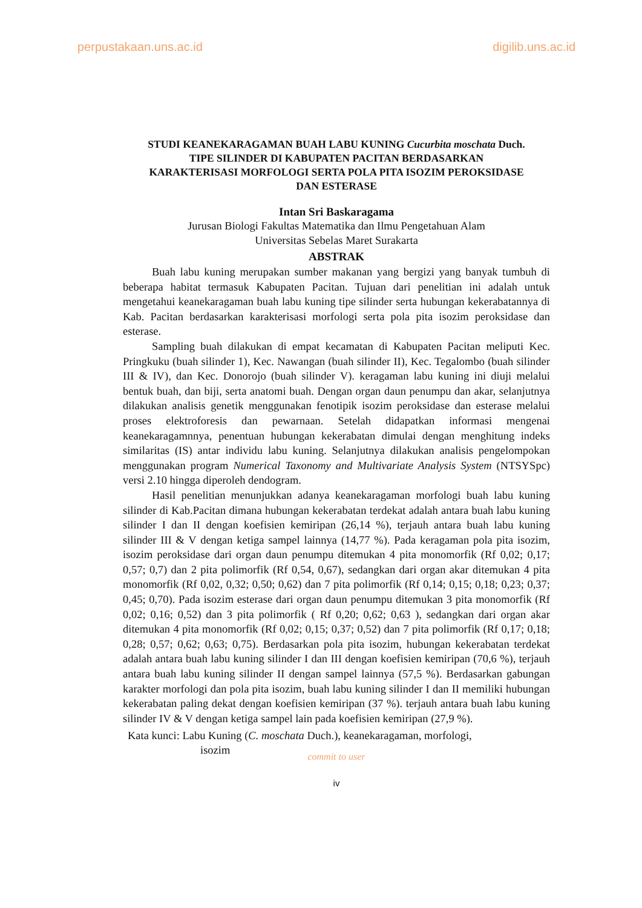perpustakaan.uns.ac.id digilib.uns.ac.id
STUDI KEANEKARAGAMAN BUAH LABU KUNING Cucurbita moschata Duch.
TIPE SILINDER DI KABUPATEN PACITAN BERDASARKAN
KARAKTERISASI MORFOLOGI SERTA POLA PITA ISOZIM PEROKSIDASE
DAN ESTERASE
Intan Sri Baskaragama
Jurusan Biologi Fakultas Matematika dan Ilmu Pengetahuan Alam
Universitas Sebelas Maret Surakarta
ABSTRAK
Buah labu kuning merupakan sumber makanan yang bergizi yang banyak tumbuh di beberapa habitat termasuk Kabupaten Pacitan. Tujuan dari penelitian ini adalah untuk mengetahui keanekaragaman buah labu kuning tipe silinder serta hubungan kekerabatannya di Kab. Pacitan berdasarkan karakterisasi morfologi serta pola pita isozim peroksidase dan esterase.
Sampling buah dilakukan di empat kecamatan di Kabupaten Pacitan meliputi Kec. Pringkuku (buah silinder 1), Kec. Nawangan (buah silinder II), Kec. Tegalombo (buah silinder III & IV), dan Kec. Donorojo (buah silinder V). keragaman labu kuning ini diuji melalui bentuk buah, dan biji, serta anatomi buah. Dengan organ daun penumpu dan akar, selanjutnya dilakukan analisis genetik menggunakan fenotipik isozim peroksidase dan esterase melalui proses elektroforesis dan pewarnaan. Setelah didapatkan informasi mengenai keanekaragamnnya, penentuan hubungan kekerabatan dimulai dengan menghitung indeks similaritas (IS) antar individu labu kuning. Selanjutnya dilakukan analisis pengelompokan menggunakan program Numerical Taxonomy and Multivariate Analysis System (NTSYSpc) versi 2.10 hingga diperoleh dendogram.
Hasil penelitian menunjukkan adanya keanekaragaman morfologi buah labu kuning silinder di Kab.Pacitan dimana hubungan kekerabatan terdekat adalah antara buah labu kuning silinder I dan II dengan koefisien kemiripan (26,14 %), terjauh antara buah labu kuning silinder III & V dengan ketiga sampel lainnya (14,77 %). Pada keragaman pola pita isozim, isozim peroksidase dari organ daun penumpu ditemukan 4 pita monomorfik (Rf 0,02; 0,17; 0,57; 0,7) dan 2 pita polimorfik (Rf 0,54, 0,67), sedangkan dari organ akar ditemukan 4 pita monomorfik (Rf 0,02, 0,32; 0,50; 0,62) dan 7 pita polimorfik (Rf 0,14; 0,15; 0,18; 0,23; 0,37; 0,45; 0,70). Pada isozim esterase dari organ daun penumpu ditemukan 3 pita monomorfik (Rf 0,02; 0,16; 0,52) dan 3 pita polimorfik ( Rf 0,20; 0,62; 0,63 ), sedangkan dari organ akar ditemukan 4 pita monomorfik (Rf 0,02; 0,15; 0,37; 0,52) dan 7 pita polimorfik (Rf 0,17; 0,18; 0,28; 0,57; 0,62; 0,63; 0,75). Berdasarkan pola pita isozim, hubungan kekerabatan terdekat adalah antara buah labu kuning silinder I dan III dengan koefisien kemiripan (70,6 %), terjauh antara buah labu kuning silinder II dengan sampel lainnya (57,5 %). Berdasarkan gabungan karakter morfologi dan pola pita isozim, buah labu kuning silinder I dan II memiliki hubungan kekerabatan paling dekat dengan koefisien kemiripan (37 %). terjauh antara buah labu kuning silinder IV & V dengan ketiga sampel lain pada koefisien kemiripan (27,9 %).
Kata kunci: Labu Kuning (C. moschata Duch.), keanekaragaman, morfologi,
isozim
commit to user
iv